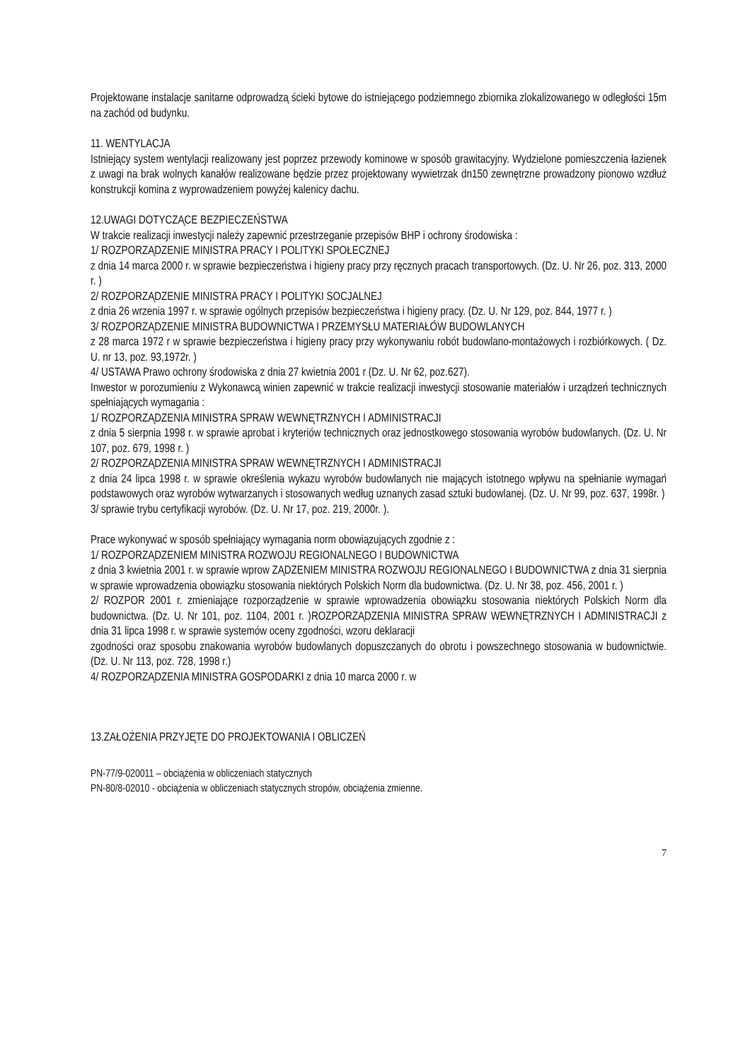Projektowane instalacje sanitarne odprowadzą ścieki bytowe do istniejącego podziemnego zbiornika zlokalizowanego w odległości 15m na zachód od budynku.
11. WENTYLACJA
Istniejący system wentylacji realizowany jest poprzez przewody kominowe w sposób grawitacyjny. Wydzielone pomieszczenia łazienek z uwagi na brak wolnych kanałów realizowane będzie przez projektowany wywietrzak dn150 zewnętrzne prowadzony pionowo wzdłuż konstrukcji komina z wyprowadzeniem powyżej kalenicy dachu.
12.UWAGI DOTYCZĄCE BEZPIECZEŃSTWA
W trakcie realizacji inwestycji należy zapewnić przestrzeganie przepisów BHP i ochrony środowiska :
1/ ROZPORZĄDZENIE MINISTRA PRACY I POLITYKI SPOŁECZNEJ
z dnia 14 marca 2000 r. w sprawie bezpieczeństwa i higieny pracy przy ręcznych pracach transportowych. (Dz. U. Nr 26, poz. 313, 2000 r. )
2/ ROZPORZĄDZENIE MINISTRA PRACY I POLITYKI SOCJALNEJ
z dnia 26 wrzenia 1997 r. w sprawie ogólnych przepisów bezpieczeństwa i higieny pracy. (Dz. U. Nr 129, poz. 844, 1977 r. )
3/ ROZPORZĄDZENIE MINISTRA BUDOWNICTWA I PRZEMYSŁU MATERIAŁÓW BUDOWLANYCH
z 28 marca 1972 r w sprawie bezpieczeństwa i higieny pracy przy wykonywaniu robót budowlano-montażowych i rozbiórkowych. ( Dz. U. nr 13, poz. 93,1972r. )
4/ USTAWA Prawo ochrony środowiska z dnia 27 kwietnia 2001 r (Dz. U. Nr 62, poz.627).
Inwestor w porozumieniu z Wykonawcą winien zapewnić w trakcie realizacji inwestycji stosowanie materiałów i urządzeń technicznych spełniających wymagania :
1/ ROZPORZĄDZENIA MINISTRA SPRAW WEWNĘTRZNYCH I ADMINISTRACJI
z dnia 5 sierpnia 1998 r. w sprawie aprobat i kryteriów technicznych oraz jednostkowego stosowania wyrobów budowlanych. (Dz. U. Nr 107, poz. 679, 1998 r. )
2/ ROZPORZĄDZENIA MINISTRA SPRAW WEWNĘTRZNYCH I ADMINISTRACJI
z dnia 24 lipca 1998 r. w sprawie określenia wykazu wyrobów budowlanych nie mających istotnego wpływu na spełnianie wymagań podstawowych oraz wyrobów wytwarzanych i stosowanych według uznanych zasad sztuki budowlanej. (Dz. U. Nr 99, poz. 637, 1998r. )
3/ sprawie trybu certyfikacji wyrobów. (Dz. U. Nr 17, poz. 219, 2000r. ).
Prace wykonywać w sposób spełniający wymagania norm obowiązujących zgodnie z :
1/ ROZPORZĄDZENIEM MINISTRA ROZWOJU REGIONALNEGO I BUDOWNICTWA
z dnia 3 kwietnia 2001 r. w sprawie wprow ZĄDZENIEM MINISTRA ROZWOJU REGIONALNEGO I BUDOWNICTWA z dnia 31 sierpnia w sprawie wprowadzenia obowiązku stosowania niektórych Polskich Norm dla budownictwa. (Dz. U. Nr 38, poz. 456, 2001 r. )
2/ ROZPOR 2001 r. zmieniające rozporządzenie w sprawie wprowadzenia obowiązku stosowania niektórych Polskich Norm dla budownictwa. (Dz. U. Nr 101, poz. 1104, 2001 r. )ROZPORZĄDZENIA MINISTRA SPRAW WEWNĘTRZNYCH I ADMINISTRACJI z dnia 31 lipca 1998 r. w sprawie systemów oceny zgodności, wzoru deklaracji
zgodności oraz sposobu znakowania wyrobów budowlanych dopuszczanych do obrotu i powszechnego stosowania w budownictwie. (Dz. U. Nr 113, poz. 728, 1998 r.)
4/ ROZPORZĄDZENIA MINISTRA GOSPODARKI z dnia 10 marca 2000 r. w
13.ZAŁOŻENIA PRZYJĘTE DO PROJEKTOWANIA I OBLICZEŃ
PN-77/9-020011 – obciążenia w obliczeniach statycznych
PN-80/8-02010 - obciążenia w obliczeniach statycznych stropów, obciążenia zmienne.
7